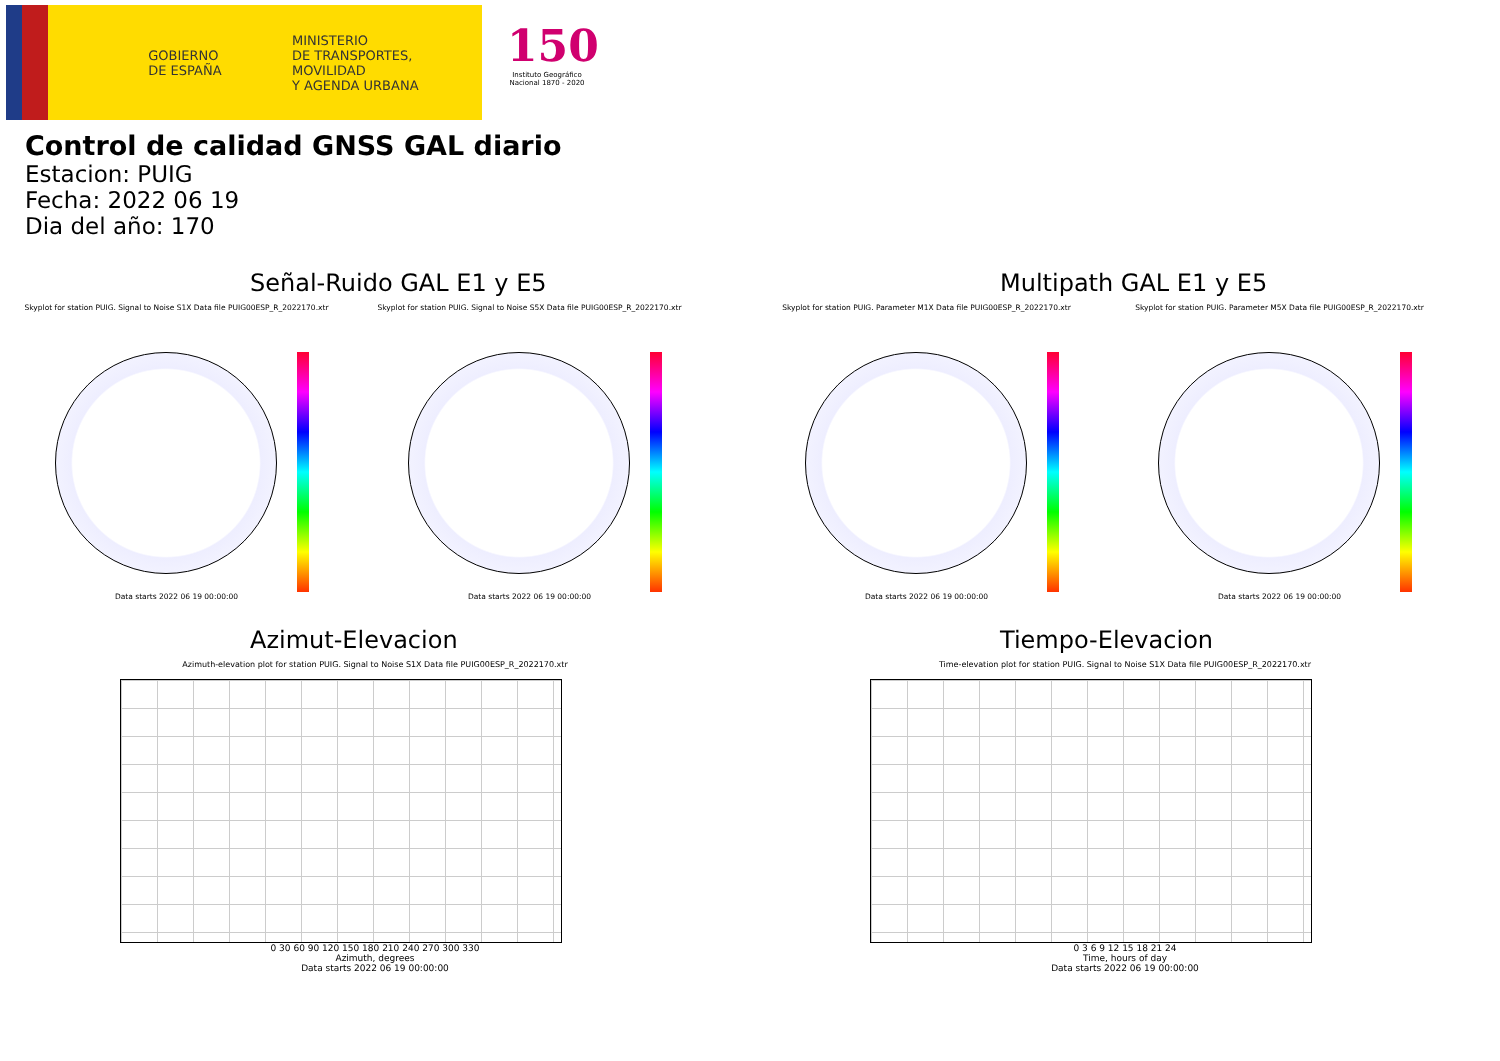GOBIERNO
DE ESPAÑA
MINISTERIO
DE TRANSPORTES, MOVILIDAD
Y AGENDA URBANA
150
Instituto Geográfico
Nacional 1870 - 2020
Control de calidad GNSS GAL diario
Estacion: PUIG
Fecha: 2022 06 19
Dia del año: 170
Señal-Ruido GAL E1 y E5
Skyplot for station PUIG. Signal to Noise S1X Data file PUIG00ESP_R_2022170.xtr
Data starts 2022 06 19 00:00:00
Skyplot for station PUIG. Signal to Noise S5X Data file PUIG00ESP_R_2022170.xtr
Data starts 2022 06 19 00:00:00
Multipath GAL E1 y E5
Skyplot for station PUIG. Parameter M1X Data file PUIG00ESP_R_2022170.xtr
Data starts 2022 06 19 00:00:00
Skyplot for station PUIG. Parameter M5X Data file PUIG00ESP_R_2022170.xtr
Data starts 2022 06 19 00:00:00
Azimut-Elevacion
Azimuth-elevation plot for station PUIG. Signal to Noise S1X Data file PUIG00ESP_R_2022170.xtr
0 30 60 90 120 150 180 210 240 270 300 330
Azimuth, degrees
Data starts 2022 06 19 00:00:00
Tiempo-Elevacion
Time-elevation plot for station PUIG. Signal to Noise S1X Data file PUIG00ESP_R_2022170.xtr
0 3 6 9 12 15 18 21 24
Time, hours of day
Data starts 2022 06 19 00:00:00